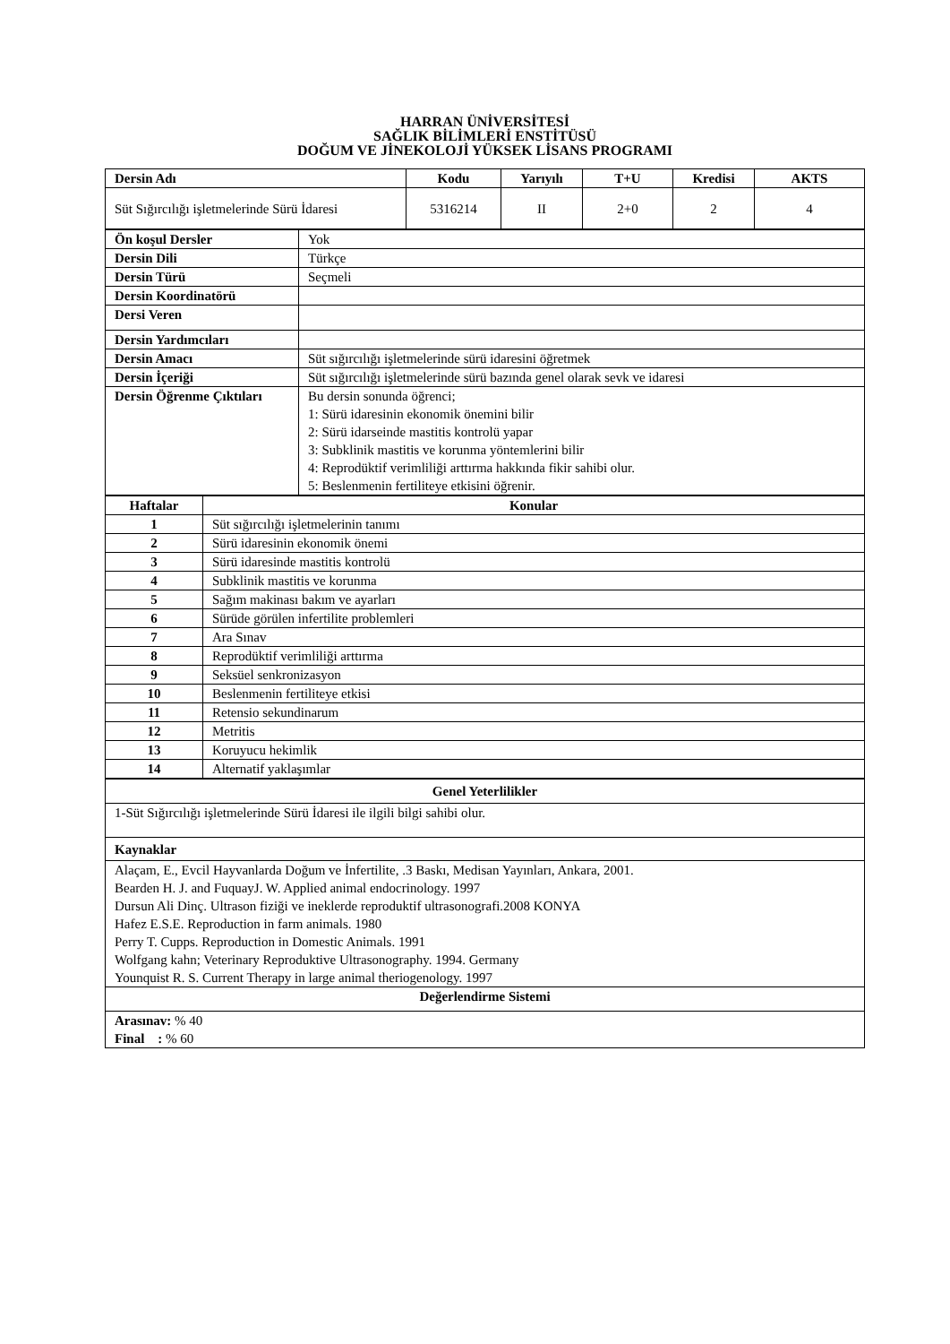HARRAN ÜNİVERSİTESİ
SAĞLIK BİLİMLERİ ENSTİTÜSÜ
DOĞUM VE JİNEKOLOJİ YÜKSEK LİSANS PROGRAMI
| Dersin Adı | Kodu | Yarıyılı | T+U | Kredisi | AKTS |
| --- | --- | --- | --- | --- | --- |
| Süt Sığırcılığı işletmelerinde Sürü İdaresi | 5316214 | II | 2+0 | 2 | 4 |
| Ön koşul Dersler | Yok |
| Dersin Dili | Türkçe |
| Dersin Türü | Seçmeli |
| Dersin Koordinatörü | |
| Dersi Veren | |
| Dersin Yardımcıları | |
| Dersin Amacı | Süt sığırcılığı işletmelerinde sürü idaresini öğretmek |
| Dersin İçeriği | Süt sığırcılığı işletmelerinde sürü bazında genel olarak sevk ve idaresi |
| Dersin Öğrenme Çıktıları | Bu dersin sonunda öğrenci; 1: Sürü idaresinin ekonomik önemini bilir 2: Sürü idarseinde mastitis kontrolü yapar 3: Subklinik mastitis ve korunma yöntemlerini bilir 4: Reprodüktif verimliliği arttırma hakkında fikir sahibi olur. 5: Beslenmenin fertiliteye etkisini öğrenir. |
| Haftalar | Konular |
| --- | --- |
| 1 | Süt sığırcılığı işletmelerinin tanımı |
| 2 | Sürü idaresinin ekonomik önemi |
| 3 | Sürü idaresinde mastitis kontrolü |
| 4 | Subklinik mastitis ve korunma |
| 5 | Sağım makinası bakım ve ayarları |
| 6 | Sürüde görülen infertilite problemleri |
| 7 | Ara Sınav |
| 8 | Reprodüktif verimliliği arttırma |
| 9 | Seksüel senkronizasyon |
| 10 | Beslenmenin fertiliteye etkisi |
| 11 | Retensio sekundinarum |
| 12 | Metritis |
| 13 | Koruyucu hekimlik |
| 14 | Alternatif yaklaşımlar |
| Genel Yeterlilikler |
| --- |
| 1-Süt Sığırcılığı işletmelerinde Sürü İdaresi ile ilgili bilgi sahibi olur. |
| Kaynaklar |
| Alaçam, E., Evcil Hayvanlarda Doğum ve İnfertilite, .3 Baskı, Medisan Yayınları, Ankara, 2001. Bearden H. J. and FuquayJ. W. Applied animal endocrinology. 1997 Dursun Ali Dinç. Ultrason fiziği ve ineklerde reproduktif ultrasonografi.2008 KONYA Hafez E.S.E. Reproduction in farm animals. 1980 Perry T. Cupps. Reproduction in Domestic Animals. 1991 Wolfgang kahn; Veterinary Reproduktive Ultrasonography. 1994. Germany Younquist R. S. Current Therapy in large animal theriogenology. 1997 |
| Değerlendirme Sistemi |
| Arasınav: % 40 Final : % 60 |